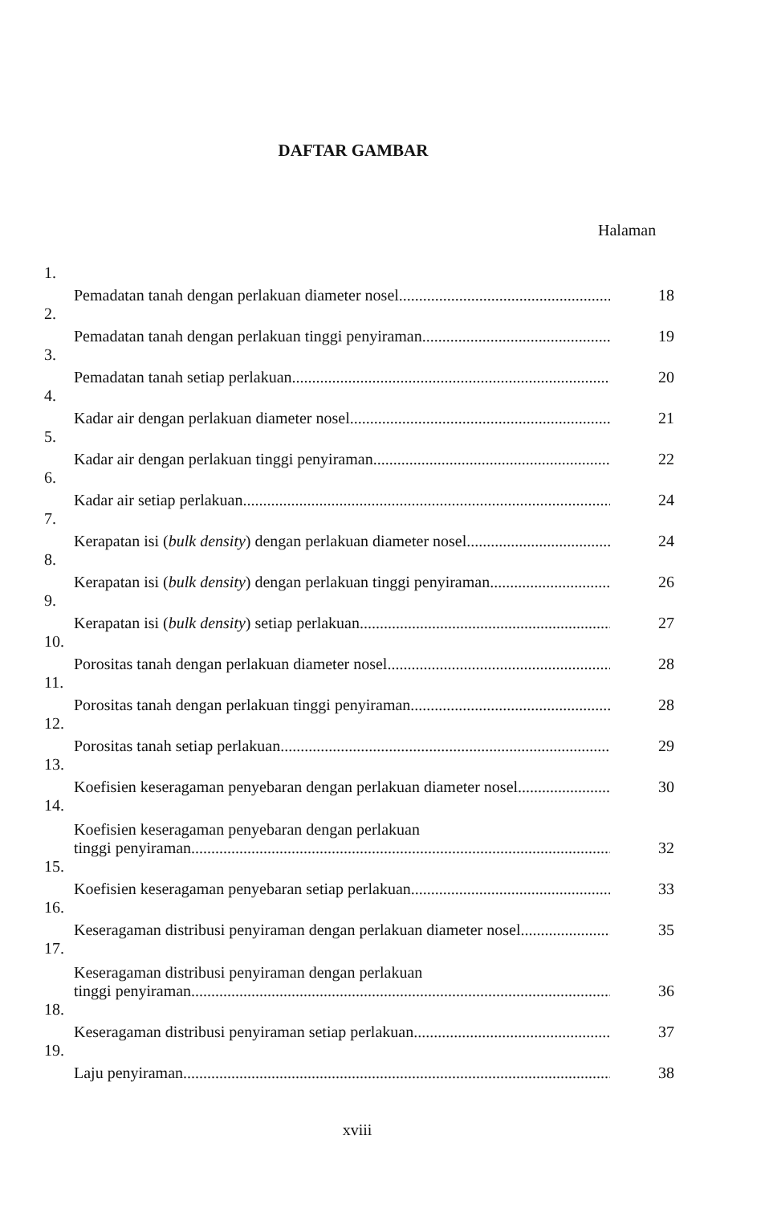DAFTAR GAMBAR
Halaman
1. Pemadatan tanah dengan perlakuan diameter nosel 18
2. Pemadatan tanah dengan perlakuan tinggi penyiraman 19
3. Pemadatan tanah setiap perlakuan 20
4. Kadar air dengan perlakuan diameter nosel 21
5. Kadar air dengan perlakuan tinggi penyiraman 22
6. Kadar air setiap perlakuan 24
7. Kerapatan isi (bulk density) dengan perlakuan diameter nosel 24
8. Kerapatan isi (bulk density) dengan perlakuan tinggi penyiraman 26
9. Kerapatan isi (bulk density) setiap perlakuan 27
10. Porositas tanah dengan perlakuan diameter nosel 28
11. Porositas tanah dengan perlakuan tinggi penyiraman 28
12. Porositas tanah setiap perlakuan 29
13. Koefisien keseragaman penyebaran dengan perlakuan diameter nosel 30
14. Koefisien keseragaman penyebaran dengan perlakuan
tinggi penyiraman 32
15. Koefisien keseragaman penyebaran setiap perlakuan 33
16. Keseragaman distribusi penyiraman dengan perlakuan diameter nosel 35
17. Keseragaman distribusi penyiraman dengan perlakuan
tinggi penyiraman 36
18. Keseragaman distribusi penyiraman setiap perlakuan 37
19. Laju penyiraman 38
xviii